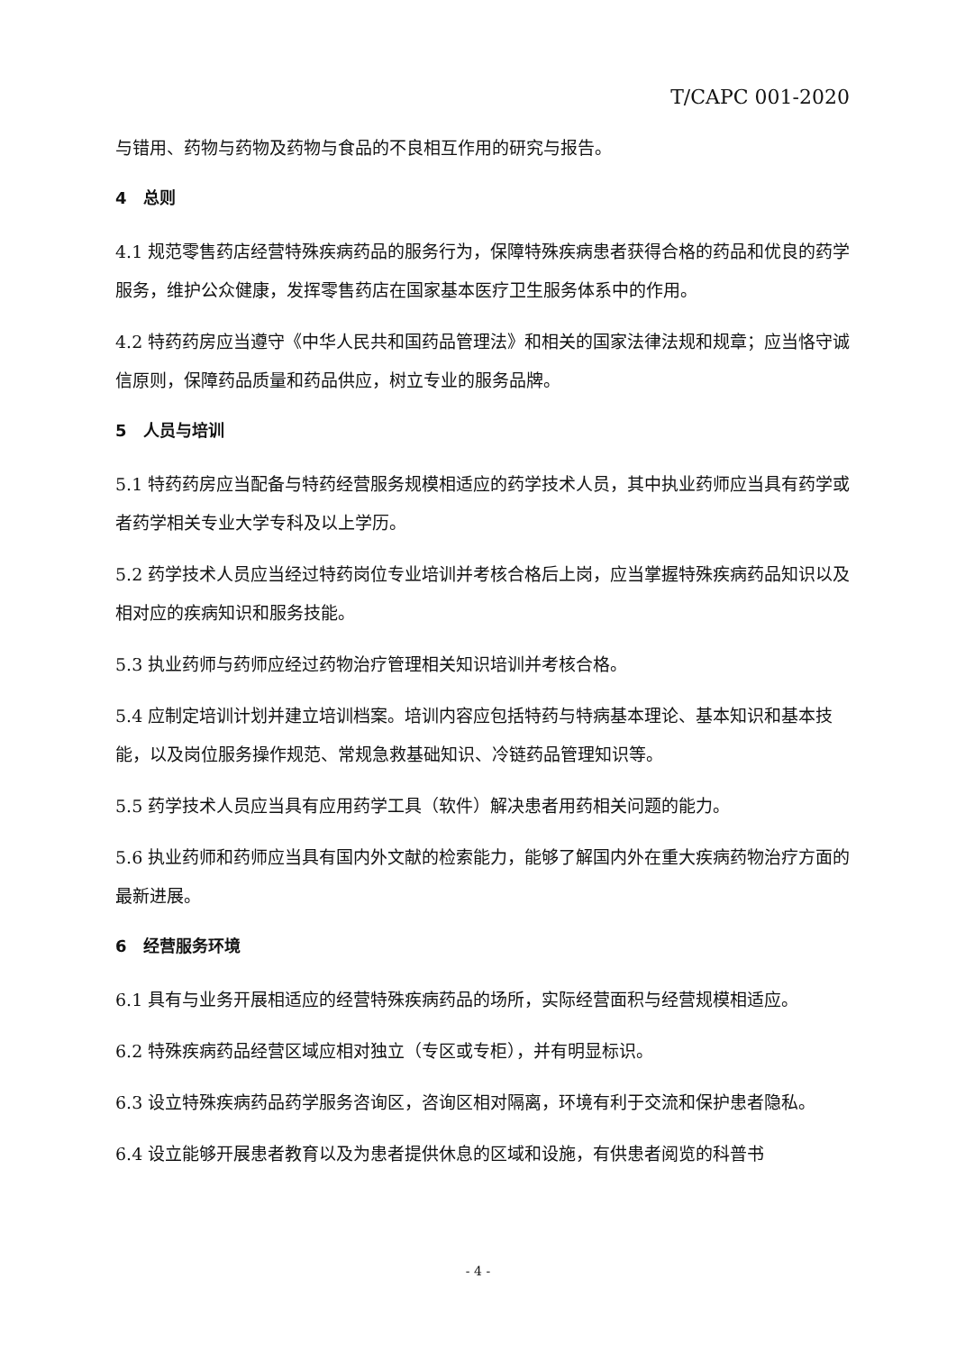T/CAPC 001-2020
与错用、药物与药物及药物与食品的不良相互作用的研究与报告。
4　总则
4.1 规范零售药店经营特殊疾病药品的服务行为，保障特殊疾病患者获得合格的药品和优良的药学服务，维护公众健康，发挥零售药店在国家基本医疗卫生服务体系中的作用。
4.2 特药药房应当遵守《中华人民共和国药品管理法》和相关的国家法律法规和规章；应当恪守诚信原则，保障药品质量和药品供应，树立专业的服务品牌。
5　人员与培训
5.1 特药药房应当配备与特药经营服务规模相适应的药学技术人员，其中执业药师应当具有药学或者药学相关专业大学专科及以上学历。
5.2 药学技术人员应当经过特药岗位专业培训并考核合格后上岗，应当掌握特殊疾病药品知识以及相对应的疾病知识和服务技能。
5.3 执业药师与药师应经过药物治疗管理相关知识培训并考核合格。
5.4 应制定培训计划并建立培训档案。培训内容应包括特药与特病基本理论、基本知识和基本技能，以及岗位服务操作规范、常规急救基础知识、冷链药品管理知识等。
5.5 药学技术人员应当具有应用药学工具（软件）解决患者用药相关问题的能力。
5.6 执业药师和药师应当具有国内外文献的检索能力，能够了解国内外在重大疾病药物治疗方面的最新进展。
6　经营服务环境
6.1 具有与业务开展相适应的经营特殊疾病药品的场所，实际经营面积与经营规模相适应。
6.2 特殊疾病药品经营区域应相对独立（专区或专柜），并有明显标识。
6.3 设立特殊疾病药品药学服务咨询区，咨询区相对隔离，环境有利于交流和保护患者隐私。
6.4 设立能够开展患者教育以及为患者提供休息的区域和设施，有供患者阅览的科普书
- 4 -